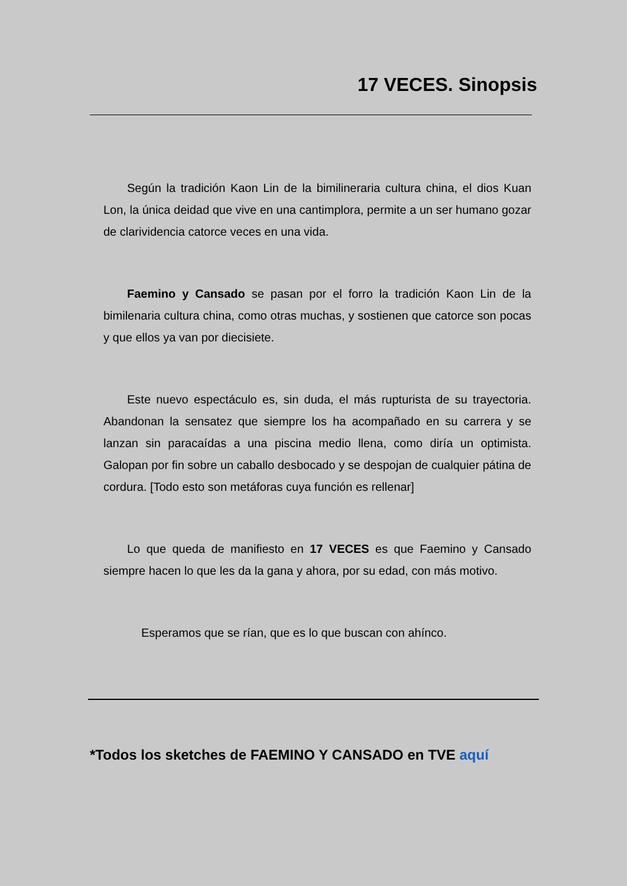17 VECES. Sinopsis
Según la tradición Kaon Lin de la bimilineraria cultura china, el dios Kuan Lon, la única deidad que vive en una cantimplora, permite a un ser humano gozar de clarividencia catorce veces en una vida.
Faemino y Cansado se pasan por el forro la tradición Kaon Lin de la bimilenaria cultura china, como otras muchas, y sostienen que catorce son pocas y que ellos ya van por diecisiete.
Este nuevo espectáculo es, sin duda, el más rupturista de su trayectoria. Abandonan la sensatez que siempre los ha acompañado en su carrera y se lanzan sin paracaídas a una piscina medio llena, como diría un optimista. Galopan por fin sobre un caballo desbocado y se despojan de cualquier pátina de cordura. [Todo esto son metáforas cuya función es rellenar]
Lo que queda de manifiesto en 17 VECES es que Faemino y Cansado siempre hacen lo que les da la gana y ahora, por su edad, con más motivo.
Esperamos que se rían, que es lo que buscan con ahínco.
*Todos los sketches de FAEMINO Y CANSADO en TVE aquí